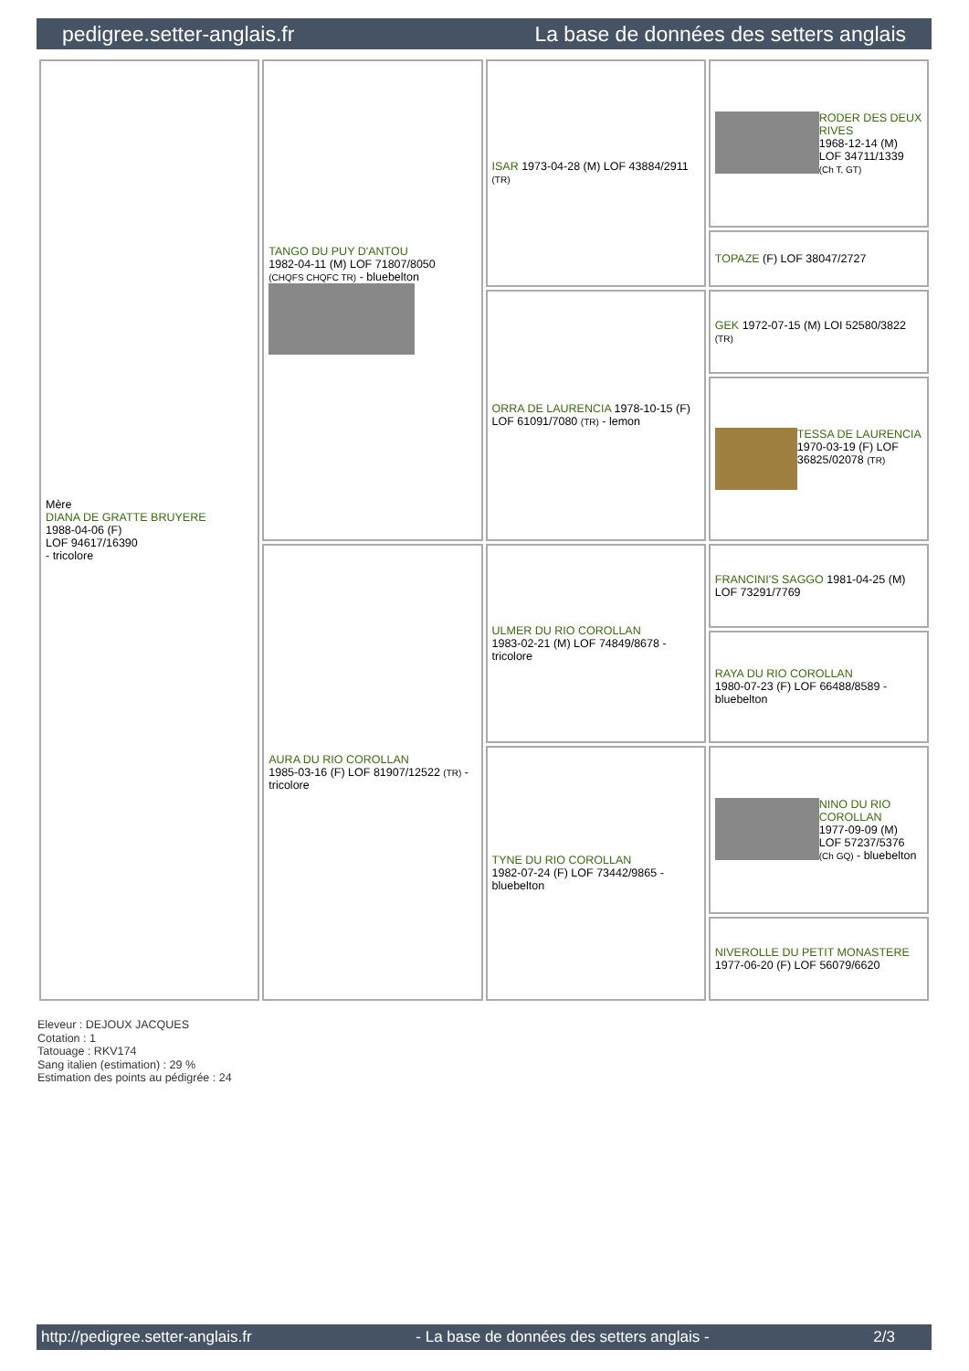pedigree.setter-anglais.fr La base de données des setters anglais
| Mère DIANA DE GRATTE BRUYERE 1988-04-06 (F) LOF 94617/16390 - tricolore | TANGO DU PUY D'ANTOU 1982-04-11 (M) LOF 71807/8050 (CHQFS CHQFC TR) - bluebelton | ISAR 1973-04-28 (M) LOF 43884/2911 (TR) | RODER DES DEUX RIVES 1968-12-14 (M) LOF 34711/1339 (Ch T, GT) |
| | | | TOPAZE (F) LOF 38047/2727 |
| | | ORRA DE LAURENCIA 1978-10-15 (F) LOF 61091/7080 (TR) - lemon | GEK 1972-07-15 (M) LOI 52580/3822 (TR) |
| | | | TESSA DE LAURENCIA 1970-03-19 (F) LOF 36825/02078 (TR) |
| | AURA DU RIO COROLLAN 1985-03-16 (F) LOF 81907/12522 (TR) - tricolore | ULMER DU RIO COROLLAN 1983-02-21 (M) LOF 74849/8678 - tricolore | FRANCINI'S SAGGO 1981-04-25 (M) LOF 73291/7769 |
| | | | RAYA DU RIO COROLLAN 1980-07-23 (F) LOF 66488/8589 - bluebelton |
| | | TYNE DU RIO COROLLAN 1982-07-24 (F) LOF 73442/9865 - bluebelton | NINO DU RIO COROLLAN 1977-09-09 (M) LOF 57237/5376 (Ch GQ) - bluebelton |
| | | | NIVEROLLE DU PETIT MONASTERE 1977-06-20 (F) LOF 56079/6620 |
Eleveur : DEJOUX JACQUES
Cotation : 1
Tatouage : RKV174
Sang italien (estimation) : 29 %
Estimation des points au pédigrée : 24
http://pedigree.setter-anglais.fr - La base de données des setters anglais - 2/3